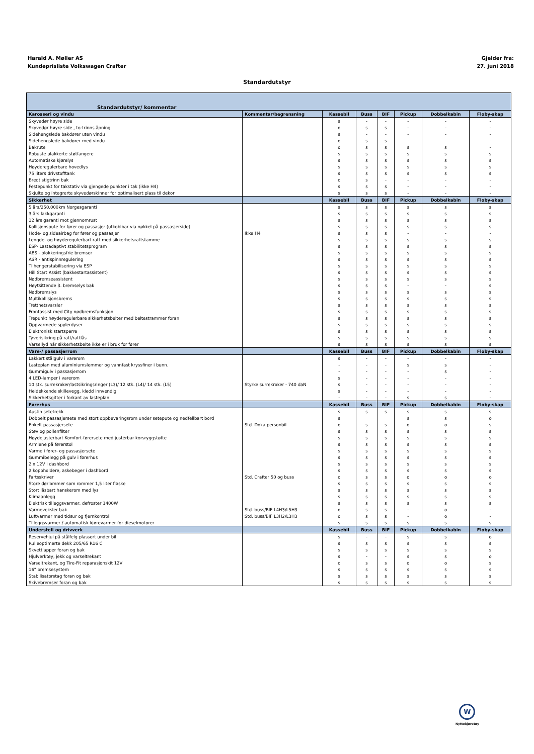Harald A. Møller AS
Kundeprisliste Volkswagen Crafter
Gjelder fra:
27. juni 2018
Standardutstyr
| Standardutstyr/ kommentar | | | | | | | |
| --- | --- | --- | --- | --- | --- | --- | --- |
| Karosseri og vindu | Kommentar/begrensning | Kassebil | Buss | BIF | Pickup | Dobbelkabin | Floby-skap |
| Skyvedør høyre side | | s | - | - | - | - | - |
| Skyvedør høyre side , to-trinns åpning | | o | s | s | - | - | - |
| Sidehengslede bakdører uten vindu | | s | - | - | - | - | - |
| Sidehengslede bakdører med vindu | | o | s | s | - | - | - |
| Bakrute | | o | s | s | s | s | - |
| Robuste ulakkerte støtfangere | | s | s | s | s | s | s |
| Automatiske kjørelys | | s | s | s | s | s | s |
| Høyderegulerbare hovedlys | | s | s | s | s | s | s |
| 75 liters drivstofftank | | s | s | s | s | s | s |
| Bredt stigtrinn bak | | o | s | - | - | - | - |
| Festepunkt for takstativ via gjengede punkter i tak (ikke H4) | | s | s | s | - | - | - |
| Skjulte og integrerte skyvedørskinner for optimalisert plass til dekor | | s | s | s | - | - | - |
| Sikkerhet | | Kassebil | Buss | BIF | Pickup | Dobbelkabin | Floby-skap |
| 5 års/250.000km Norgesgaranti | | s | s | s | s | s | s |
| 3 års lakkgaranti | | s | s | s | s | s | s |
| 12 års garanti mot gjennomrust | | s | s | s | s | s | s |
| Kollisjonspute for fører og passasjer (utkoblbar via nøkkel på passasjerside) | | s | s | s | s | s | s |
| Hode- og sideairbag for fører og passasjer | Ikke H4 | s | s | s | - | - | - |
| Lengde- og høyderegulerbart ratt med sikkerhetsrattstamme | | s | s | s | s | s | s |
| ESP- Lastadaptivt stabilitetsprogram | | s | s | s | s | s | s |
| ABS - blokkeringsfrie bremser | | s | s | s | s | s | s |
| ASR - antispinnregulering | | s | s | s | s | s | s |
| Tilhengerstabilisering via ESP | | s | s | s | s | s | s |
| Hill Start Assist (bakkestartassistent) | | s | s | s | s | s | s |
| Nødbremseassistent | | s | s | s | s | s | s |
| Høytsittende 3. bremselys bak | | s | s | s | - | - | s |
| Nødbremslys | | s | s | s | s | s | s |
| Multikollisjonsbrems | | s | s | s | s | s | s |
| Tretthetsvarsler | | s | s | s | s | s | s |
| Frontassist med City nødbremsfunksjon | | s | s | s | s | s | s |
| Trepunkt høyderegulerbare sikkerhetsbelter med beltestrammer foran | | s | s | s | s | s | s |
| Oppvarmede spylerdyser | | s | s | s | s | s | s |
| Elektronisk startsperre | | s | s | s | s | s | s |
| Tyverisikring på ratt/rattlås | | s | s | s | s | s | s |
| Varsellyd når sikkerhetsbelte ikke er i bruk for fører | | s | s | s | s | s | s |
| Vare-/ passasjerrom | | Kassebil | Buss | BIF | Pickup | Dobbelkabin | Floby-skap |
| Lakkert stålgulv i varerom | | s | - | - | - | - | - |
| Lasteplan med aluminiumslemmer og vannfast kryssfiner i bunn. | | - | - | - | s | s | - |
| Gummigulv i passasjerrom | | - | - | - | - | s | - |
| 4 LED-lamper i varerom | | s | - | - | - | - | - |
| 10 stk. surrekroker/lastsikringsringer (L3)/ 12 stk. (L4)/ 14 stk. (L5) | Styrke surrekroker - 740 daN | s | - | - | - | - | - |
| Heldekkende skillevegg, kledd innvendig | | s | - | - | - | - | - |
| Sikkerhetsgitter i forkant av lasteplan | | - | - | - | s | s | - |
| Førerhus | | Kassebil | Buss | BIF | Pickup | Dobbelkabin | Floby-skap |
| Austin setetrekk | | s | s | s | s | s | s |
| Dobbelt passasjersete med stort oppbevaringsrom under setepute og nedfellbart bord | | s | | | s | s | o |
| Enkelt passasjersete | Std. Doka personbil | o | s | s | o | o | s |
| Støv og pollenfilter | | s | s | s | s | s | s |
| Høydejusterbart Komfort-førersete med justérbar korsryggstøtte | | s | s | s | s | s | s |
| Armlene på førerstol | | s | s | s | s | s | s |
| Varme i fører- og passasjersete | | s | s | s | s | s | s |
| Gummibelegg på gulv i førerhus | | s | s | s | s | s | s |
| 2 x 12V i dashbord | | s | s | s | s | s | s |
| 2 koppholdere, askebeger i dashbord | | s | s | s | s | s | s |
| Fartsskriver | Std. Crafter 50 og buss | o | s | s | o | o | o |
| Store dørlommer som rommer 1,5 liter flaske | | s | s | s | s | s | s |
| Stort låsbart hanskerom med lys | | s | s | s | s | s | s |
| Klimaanlegg | | s | s | s | s | s | s |
| Elektrisk tilleggsvarmer, defroster 1400W | | s | s | s | s | s | s |
| Varmeveksler bak | Std. buss/BIF L4H3/L5H3 | o | s | s | - | o | - |
| Luftvarmer med tidsur og fjernkontroll | Std. buss/BIF L3H2/L3H3 | o | s | s | - | o | - |
| Tilleggsvarmer / automatisk kjørevarmer for dieselmotorer | | s | s | s | s | s | s |
| Understell og drivverk | | Kassebil | Buss | BIF | Pickup | Dobbelkabin | Floby-skap |
| Reservehjul på stålfelg plassert under bil | | s | - | - | s | s | o |
| Rulleoptimerte dekk 205/65 R16 C | | s | s | s | s | s | s |
| Skvettlapper foran og bak | | s | s | s | s | s | s |
| Hjulverktøy, jekk og varseltrekant | | s | - | - | s | s | o |
| Varseltrekant, og Tire-Fit reparasjonskit 12V | | o | s | s | o | o | s |
| 16" bremsesystem | | s | s | s | s | s | s |
| Stabilisatorstag foran og bak | | s | s | s | s | s | s |
| Skivebremser foran og bak | | s | s | s | s | s | s |
W
Nyttekjøretøy